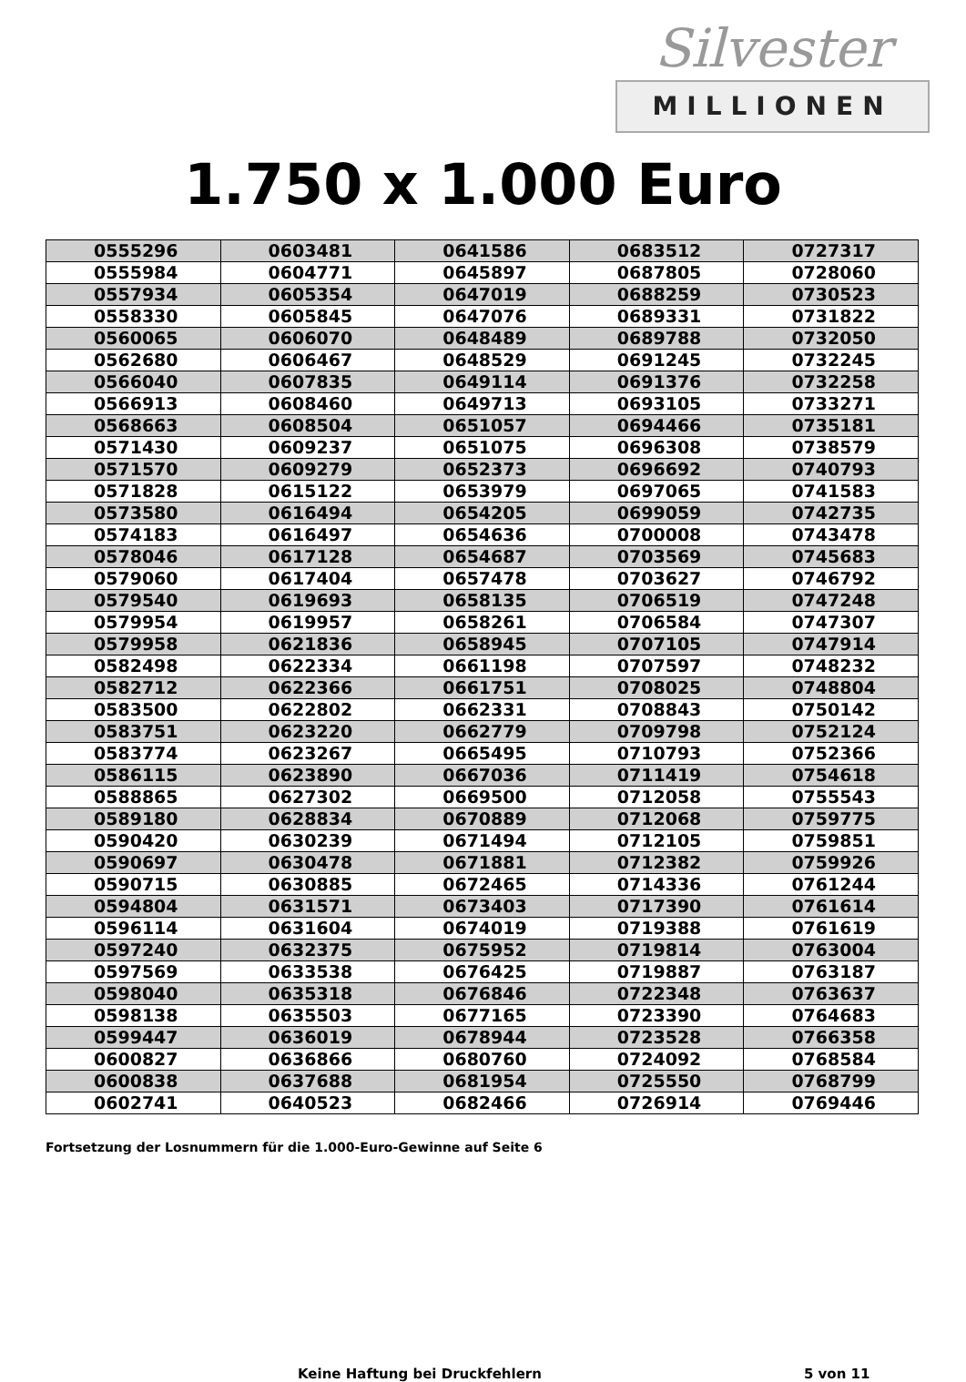Silvester
MILLIONEN
1.750 x 1.000 Euro
| 0555296 | 0603481 | 0641586 | 0683512 | 0727317 |
| 0555984 | 0604771 | 0645897 | 0687805 | 0728060 |
| 0557934 | 0605354 | 0647019 | 0688259 | 0730523 |
| 0558330 | 0605845 | 0647076 | 0689331 | 0731822 |
| 0560065 | 0606070 | 0648489 | 0689788 | 0732050 |
| 0562680 | 0606467 | 0648529 | 0691245 | 0732245 |
| 0566040 | 0607835 | 0649114 | 0691376 | 0732258 |
| 0566913 | 0608460 | 0649713 | 0693105 | 0733271 |
| 0568663 | 0608504 | 0651057 | 0694466 | 0735181 |
| 0571430 | 0609237 | 0651075 | 0696308 | 0738579 |
| 0571570 | 0609279 | 0652373 | 0696692 | 0740793 |
| 0571828 | 0615122 | 0653979 | 0697065 | 0741583 |
| 0573580 | 0616494 | 0654205 | 0699059 | 0742735 |
| 0574183 | 0616497 | 0654636 | 0700008 | 0743478 |
| 0578046 | 0617128 | 0654687 | 0703569 | 0745683 |
| 0579060 | 0617404 | 0657478 | 0703627 | 0746792 |
| 0579540 | 0619693 | 0658135 | 0706519 | 0747248 |
| 0579954 | 0619957 | 0658261 | 0706584 | 0747307 |
| 0579958 | 0621836 | 0658945 | 0707105 | 0747914 |
| 0582498 | 0622334 | 0661198 | 0707597 | 0748232 |
| 0582712 | 0622366 | 0661751 | 0708025 | 0748804 |
| 0583500 | 0622802 | 0662331 | 0708843 | 0750142 |
| 0583751 | 0623220 | 0662779 | 0709798 | 0752124 |
| 0583774 | 0623267 | 0665495 | 0710793 | 0752366 |
| 0586115 | 0623890 | 0667036 | 0711419 | 0754618 |
| 0588865 | 0627302 | 0669500 | 0712058 | 0755543 |
| 0589180 | 0628834 | 0670889 | 0712068 | 0759775 |
| 0590420 | 0630239 | 0671494 | 0712105 | 0759851 |
| 0590697 | 0630478 | 0671881 | 0712382 | 0759926 |
| 0590715 | 0630885 | 0672465 | 0714336 | 0761244 |
| 0594804 | 0631571 | 0673403 | 0717390 | 0761614 |
| 0596114 | 0631604 | 0674019 | 0719388 | 0761619 |
| 0597240 | 0632375 | 0675952 | 0719814 | 0763004 |
| 0597569 | 0633538 | 0676425 | 0719887 | 0763187 |
| 0598040 | 0635318 | 0676846 | 0722348 | 0763637 |
| 0598138 | 0635503 | 0677165 | 0723390 | 0764683 |
| 0599447 | 0636019 | 0678944 | 0723528 | 0766358 |
| 0600827 | 0636866 | 0680760 | 0724092 | 0768584 |
| 0600838 | 0637688 | 0681954 | 0725550 | 0768799 |
| 0602741 | 0640523 | 0682466 | 0726914 | 0769446 |
Fortsetzung der Losnummern für die 1.000-Euro-Gewinne auf Seite 6
Keine Haftung bei Druckfehlern 5 von 11